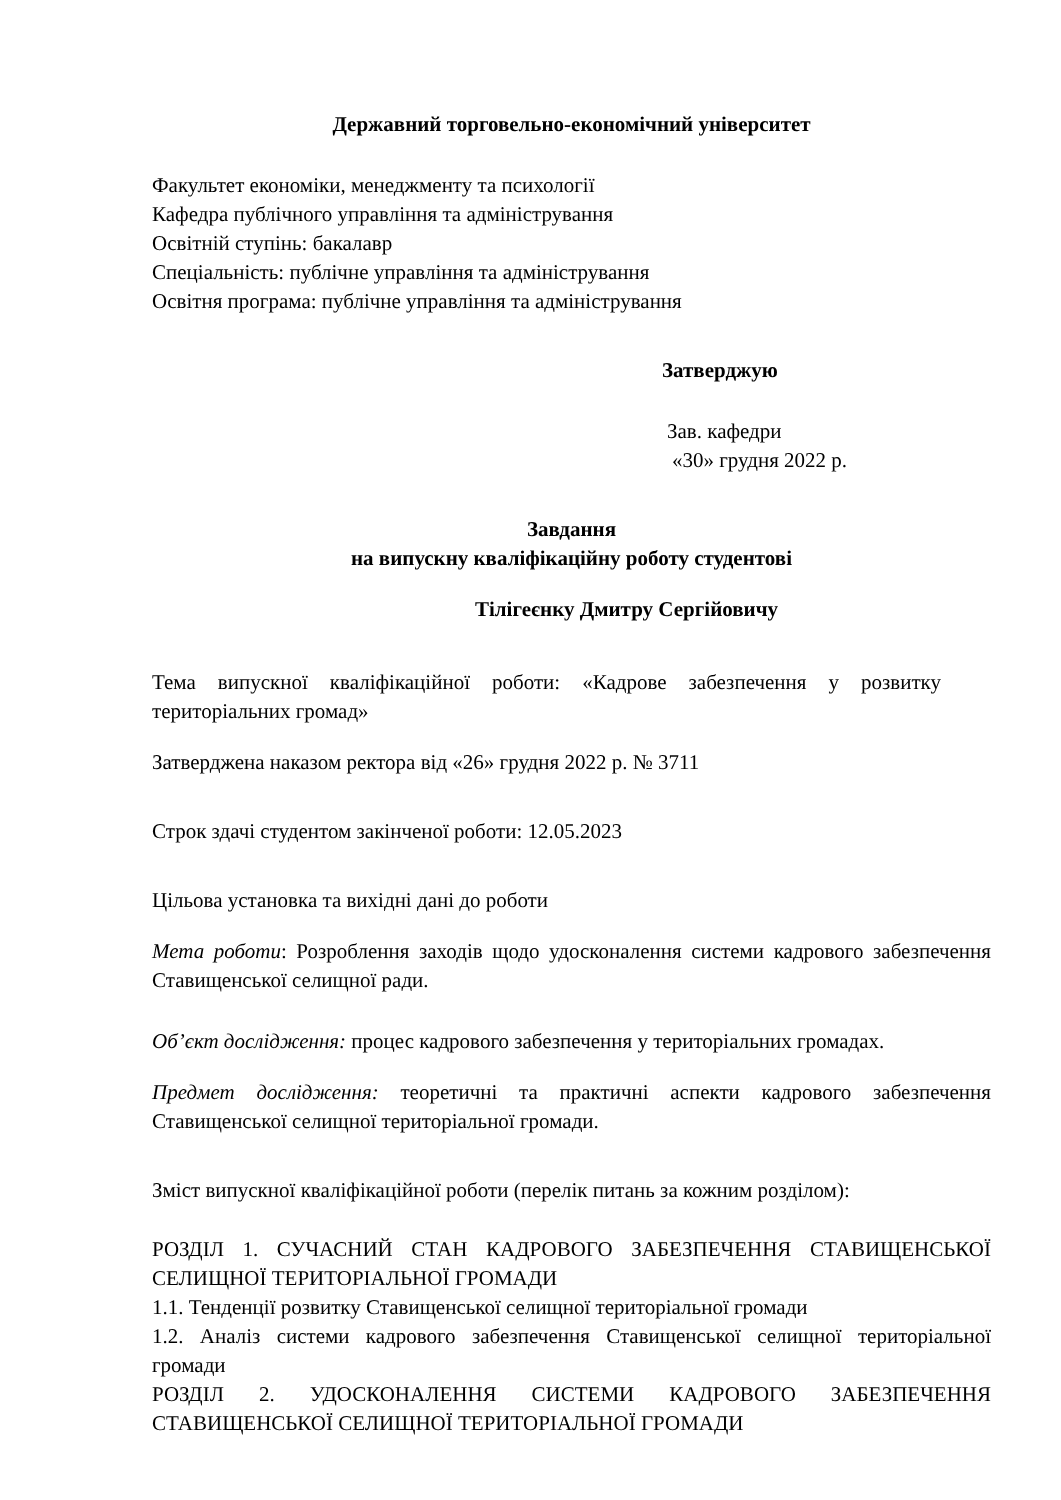Державний торговельно-економічний університет
Факультет економіки, менеджменту та психології
Кафедра публічного управління та адміністрування
Освітній ступінь: бакалавр
Спеціальність: публічне управління та адміністрування
Освітня програма: публічне управління та адміністрування
Затверджую
Зав. кафедри
«30» грудня 2022 р.
Завдання
на випускну кваліфікаційну роботу студентові
Тілігеєнку Дмитру Сергійовичу
Тема випускної кваліфікаційної роботи: «Кадрове забезпечення у розвитку територіальних громад»
Затверджена наказом ректора від «26» грудня 2022 р. № 3711
Строк здачі студентом закінченої роботи: 12.05.2023
Цільова установка та вихідні дані до роботи
Мета роботи: Розроблення заходів щодо удосконалення системи кадрового забезпечення Ставищенської селищної ради.
Об’єкт дослідження: процес кадрового забезпечення у територіальних громадах.
Предмет дослідження: теоретичні та практичні аспекти кадрового забезпечення Ставищенської селищної територіальної громади.
Зміст випускної кваліфікаційної роботи (перелік питань за кожним розділом):
РОЗДІЛ 1. СУЧАСНИЙ СТАН КАДРОВОГО ЗАБЕЗПЕЧЕННЯ СТАВИЩЕНСЬКОЇ СЕЛИЩНОЇ ТЕРИТОРІАЛЬНОЇ ГРОМАДИ
1.1. Тенденції розвитку Ставищенської селищної територіальної громади
1.2. Аналіз системи кадрового забезпечення Ставищенської селищної територіальної громади
РОЗДІЛ 2. УДОСКОНАЛЕННЯ СИСТЕМИ КАДРОВОГО ЗАБЕЗПЕЧЕННЯ СТАВИЩЕНСЬКОЇ СЕЛИЩНОЇ ТЕРИТОРІАЛЬНОЇ ГРОМАДИ